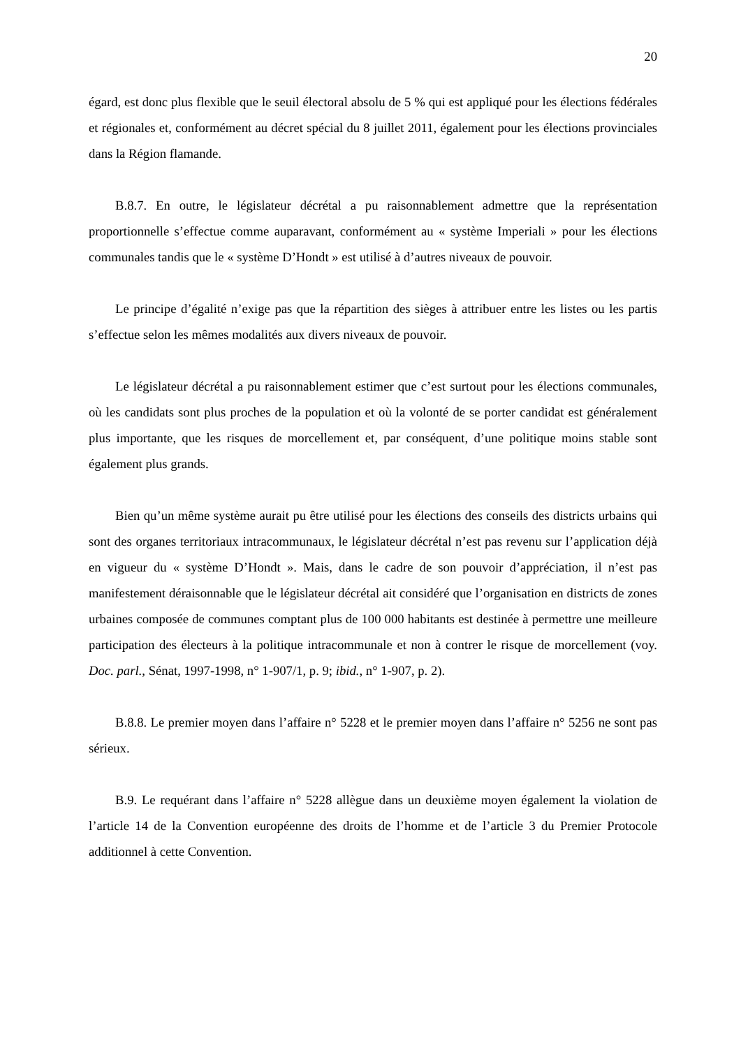20
égard, est donc plus flexible que le seuil électoral absolu de 5 % qui est appliqué pour les élections fédérales et régionales et, conformément au décret spécial du 8 juillet 2011, également pour les élections provinciales dans la Région flamande.
B.8.7. En outre, le législateur décrétal a pu raisonnablement admettre que la représentation proportionnelle s’effectue comme auparavant, conformément au « système Imperiali » pour les élections communales tandis que le « système D’Hondt » est utilisé à d’autres niveaux de pouvoir.
Le principe d’égalité n’exige pas que la répartition des sièges à attribuer entre les listes ou les partis s’effectue selon les mêmes modalités aux divers niveaux de pouvoir.
Le législateur décrétal a pu raisonnablement estimer que c’est surtout pour les élections communales, où les candidats sont plus proches de la population et où la volonté de se porter candidat est généralement plus importante, que les risques de morcellement et, par conséquent, d’une politique moins stable sont également plus grands.
Bien qu’un même système aurait pu être utilisé pour les élections des conseils des districts urbains qui sont des organes territoriaux intracommunaux, le législateur décrétal n’est pas revenu sur l’application déjà en vigueur du « système D’Hondt ». Mais, dans le cadre de son pouvoir d’appréciation, il n’est pas manifestement déraisonnable que le législateur décrétal ait considéré que l’organisation en districts de zones urbaines composée de communes comptant plus de 100 000 habitants est destinée à permettre une meilleure participation des électeurs à la politique intracommunale et non à contrer le risque de morcellement (voy. Doc. parl., Sénat, 1997-1998, n° 1-907/1, p. 9; ibid., n° 1-907, p. 2).
B.8.8. Le premier moyen dans l’affaire n° 5228 et le premier moyen dans l’affaire n° 5256 ne sont pas sérieux.
B.9. Le requérant dans l’affaire n° 5228 allègue dans un deuxième moyen également la violation de l’article 14 de la Convention européenne des droits de l’homme et de l’article 3 du Premier Protocole additionnel à cette Convention.